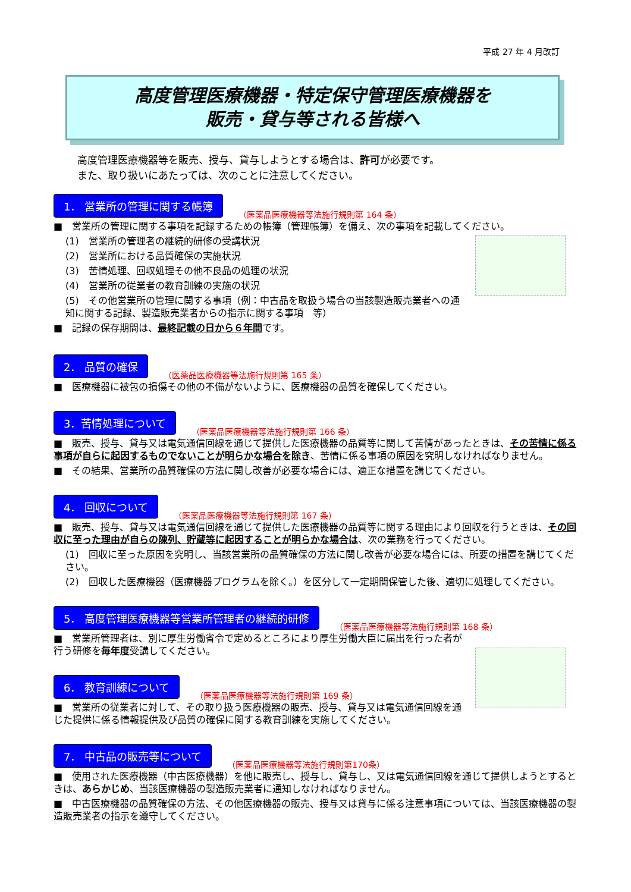平成 27 年 4 月改訂
高度管理医療機器・特定保守管理医療機器を
販売・貸与等される皆様へ
高度管理医療機器等を販売、授与、貸与しようとする場合は、許可が必要です。
また、取り扱いにあたっては、次のことに注意してください。
1． 営業所の管理に関する帳簿 （医薬品医療機器等法施行規則第 164 条）
■　営業所の管理に関する事項を記録するための帳簿（管理帳簿）を備え、次の事項を記載してください。
(1)　営業所の管理者の継続的研修の受講状況
(2)　営業所における品質確保の実施状況
(3)　苦情処理、回収処理その他不良品の処理の状況
(4)　営業所の従業者の教育訓練の実施の状況
(5)　その他営業所の管理に関する事項（例：中古品を取扱う場合の当該製造販売業者への通知に関する記録、製造販売業者からの指示に関する事項　等）
■　記録の保存期間は、最終記載の日から６年間です。
2． 品質の確保 （医薬品医療機器等法施行規則第 165 条）
■　医療機器に被包の損傷その他の不備がないように、医療機器の品質を確保してください。
3．苦情処理について （医薬品医療機器等法施行規則第 166 条）
■　販売、授与、貸与又は電気通信回線を通じて提供した医療機器の品質等に関して苦情があったときは、その苦情に係る事項が自らに起因するものでないことが明らかな場合を除き、苦情に係る事項の原因を究明しなければなりません。
■　その結果、営業所の品質確保の方法に関し改善が必要な場合には、適正な措置を講じてください。
4． 回収について （医薬品医療機器等法施行規則第 167 条）
■　販売、授与、貸与又は電気通信回線を通じて提供した医療機器の品質等に関する理由により回収を行うときは、その回収に至った理由が自らの陳列、貯蔵等に起因することが明らかな場合は、次の業務を行ってください。
(1)　回収に至った原因を究明し、当該営業所の品質確保の方法に関し改善が必要な場合には、所要の措置を講じてください。
(2)　回収した医療機器（医療機器プログラムを除く。）を区分して一定期間保管した後、適切に処理してください。
5． 高度管理医療機器等営業所管理者の継続的研修 （医薬品医療機器等法施行規則第 168 条）
■　営業所管理者は、別に厚生労働省令で定めるところにより厚生労働大臣に届出を行った者が行う研修を毎年度受講してください。
6． 教育訓練について （医薬品医療機器等法施行規則第 169 条）
■　営業所の従業者に対して、その取り扱う医療機器の販売、授与、貸与又は電気通信回線を通じた提供に係る情報提供及び品質の確保に関する教育訓練を実施してください。
7． 中古品の販売等について （医薬品医療機器等法施行規則第170条）
■　使用された医療機器（中古医療機器）を他に販売し、授与し、貸与し、又は電気通信回線を通じて提供しようとするときは、あらかじめ、当該医療機器の製造販売業者に通知しなければなりません。
■　中古医療機器の品質確保の方法、その他医療機器の販売、授与又は貸与に係る注意事項については、当該医療機器の製造販売業者の指示を遵守してください。